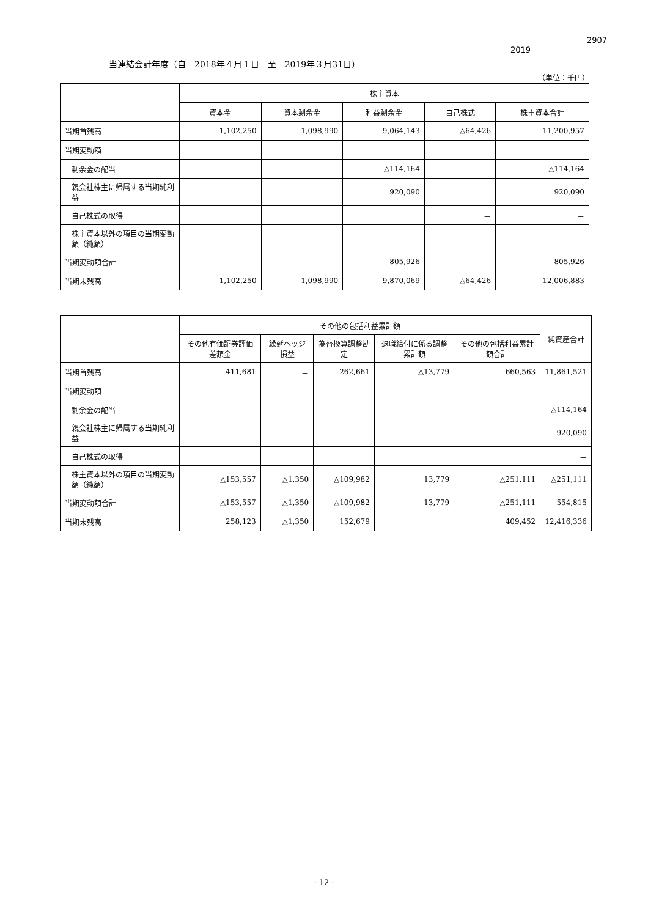2907
2019
当連結会計年度（自　2018年４月１日　至　2019年３月31日）
（単位：千円）
| | 株主資本 | | | | |
| --- | --- | --- | --- | --- | --- |
| | 資本金 | 資本剰余金 | 利益剰余金 | 自己株式 | 株主資本合計 |
| 当期首残高 | 1,102,250 | 1,098,990 | 9,064,143 | △64,426 | 11,200,957 |
| 当期変動額 | | | | | |
| 剰余金の配当 | | | △114,164 | | △114,164 |
| 親会社株主に帰属する当期純利益 | | | 920,090 | | 920,090 |
| 自己株式の取得 | | | | － | － |
| 株主資本以外の項目の当期変動額（純額） | | | | | |
| 当期変動額合計 | － | － | 805,926 | － | 805,926 |
| 当期末残高 | 1,102,250 | 1,098,990 | 9,870,069 | △64,426 | 12,006,883 |
| | その他の包括利益累計額 | | | | | 純資産合計 |
| --- | --- | --- | --- | --- | --- | --- |
| | その他有価証券評価差額金 | 繰延ヘッジ損益 | 為替換算調整勘定 | 退職給付に係る調整累計額 | その他の包括利益累計額合計 | |
| 当期首残高 | 411,681 | － | 262,661 | △13,779 | 660,563 | 11,861,521 |
| 当期変動額 | | | | | | |
| 剰余金の配当 | | | | | | △114,164 |
| 親会社株主に帰属する当期純利益 | | | | | | 920,090 |
| 自己株式の取得 | | | | | | － |
| 株主資本以外の項目の当期変動額（純額） | △153,557 | △1,350 | △109,982 | 13,779 | △251,111 | △251,111 |
| 当期変動額合計 | △153,557 | △1,350 | △109,982 | 13,779 | △251,111 | 554,815 |
| 当期末残高 | 258,123 | △1,350 | 152,679 | － | 409,452 | 12,416,336 |
- 12 -